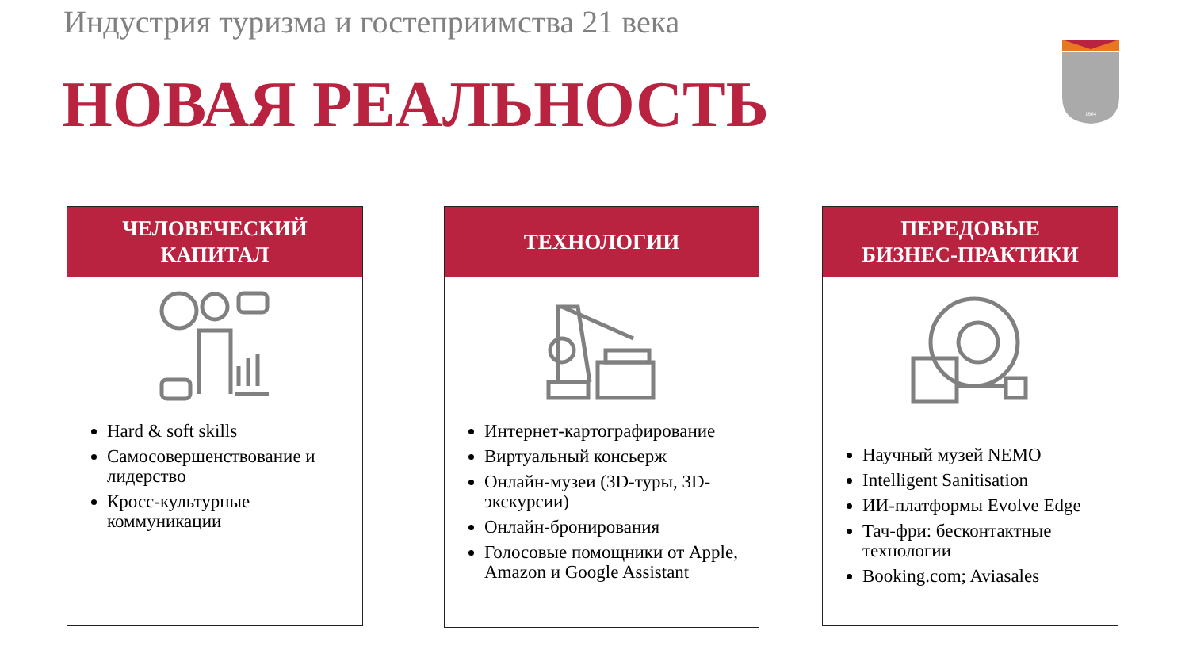Индустрия туризма и гостеприимства 21 века
НОВАЯ РЕАЛЬНОСТЬ
1804
ЧЕЛОВЕЧЕСКИЙ
КАПИТАЛ
Hard & soft skills
Самосовершенствование и лидерство
Кросс-культурные коммуникации
ТЕХНОЛОГИИ
Интернет-картографирование
Виртуальный консьерж
Онлайн-музеи (3D-туры, 3D-экскурсии)
Онлайн-бронирования
Голосовые помощники от Apple, Amazon и Google Assistant
ПЕРЕДОВЫЕ
БИЗНЕС-ПРАКТИКИ
Научный музей NEMO
Intelligent Sanitisation
ИИ-платформы Evolve Edge
Тач-фри: бесконтактные технологии
Booking.com; Aviasales